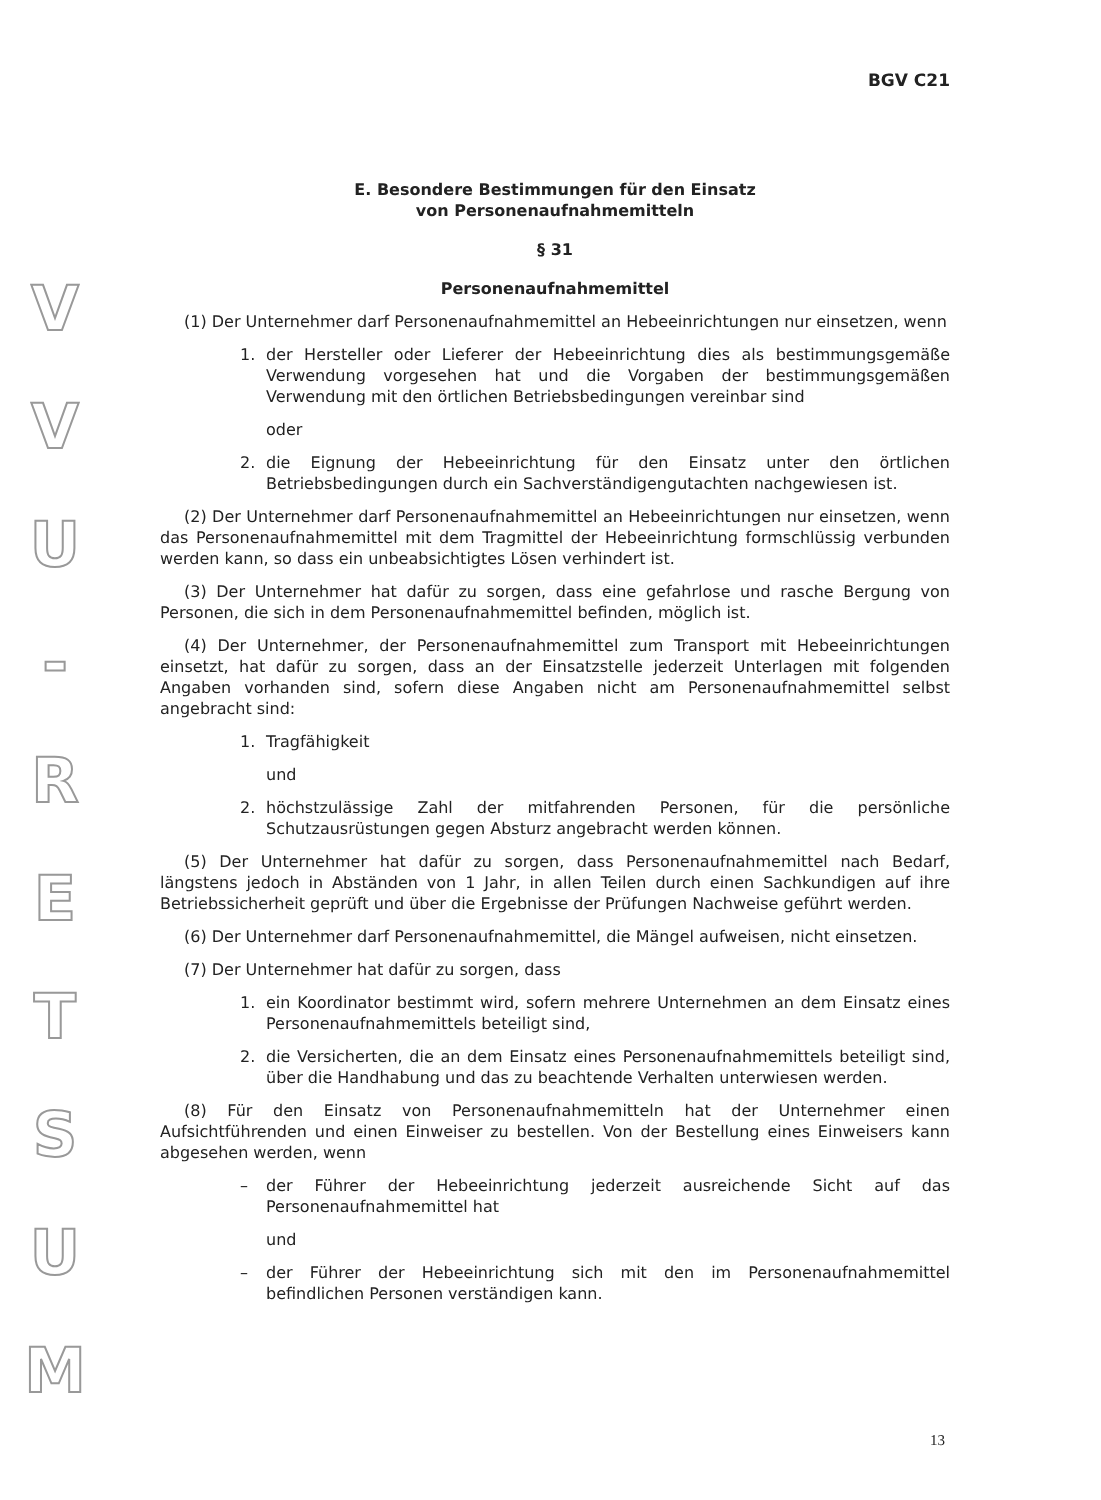V
V
U
-
R
E
T
S
U
M
BGV C21
E. Besondere Bestimmungen für den Einsatz
von Personenaufnahmemitteln
§ 31
Personenaufnahmemittel
(1) Der Unternehmer darf Personenaufnahmemittel an Hebeeinrichtungen nur einsetzen, wenn
1. der Hersteller oder Lieferer der Hebeeinrichtung dies als bestimmungsgemäße Verwendung vorgesehen hat und die Vorgaben der bestimmungsgemäßen Verwendung mit den örtlichen Betriebsbedingungen vereinbar sind
oder
2. die Eignung der Hebeeinrichtung für den Einsatz unter den örtlichen Betriebsbedingungen durch ein Sachverständigengutachten nachgewiesen ist.
(2) Der Unternehmer darf Personenaufnahmemittel an Hebeeinrichtungen nur einsetzen, wenn das Personenaufnahmemittel mit dem Tragmittel der Hebeeinrichtung formschlüssig verbunden werden kann, so dass ein unbeabsichtigtes Lösen verhindert ist.
(3) Der Unternehmer hat dafür zu sorgen, dass eine gefahrlose und rasche Bergung von Personen, die sich in dem Personenaufnahmemittel befinden, möglich ist.
(4) Der Unternehmer, der Personenaufnahmemittel zum Transport mit Hebeeinrichtungen einsetzt, hat dafür zu sorgen, dass an der Einsatzstelle jederzeit Unterlagen mit folgenden Angaben vorhanden sind, sofern diese Angaben nicht am Personenaufnahmemittel selbst angebracht sind:
1. Tragfähigkeit
und
2. höchstzulässige Zahl der mitfahrenden Personen, für die persönliche Schutzausrüstungen gegen Absturz angebracht werden können.
(5) Der Unternehmer hat dafür zu sorgen, dass Personenaufnahmemittel nach Bedarf, längstens jedoch in Abständen von 1 Jahr, in allen Teilen durch einen Sachkundigen auf ihre Betriebssicherheit geprüft und über die Ergebnisse der Prüfungen Nachweise geführt werden.
(6) Der Unternehmer darf Personenaufnahmemittel, die Mängel aufweisen, nicht einsetzen.
(7) Der Unternehmer hat dafür zu sorgen, dass
1. ein Koordinator bestimmt wird, sofern mehrere Unternehmen an dem Einsatz eines Personenaufnahmemittels beteiligt sind,
2. die Versicherten, die an dem Einsatz eines Personenaufnahmemittels beteiligt sind, über die Handhabung und das zu beachtende Verhalten unterwiesen werden.
(8) Für den Einsatz von Personenaufnahmemitteln hat der Unternehmer einen Aufsichtführenden und einen Einweiser zu bestellen. Von der Bestellung eines Einweisers kann abgesehen werden, wenn
– der Führer der Hebeeinrichtung jederzeit ausreichende Sicht auf das Personenaufnahmemittel hat
und
– der Führer der Hebeeinrichtung sich mit den im Personenaufnahmemittel befindlichen Personen verständigen kann.
13